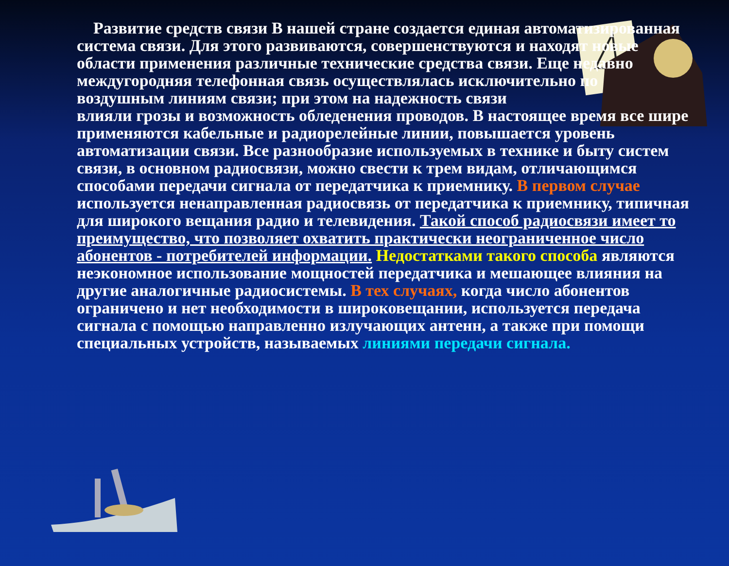Развитие средств связи В нашей стране создается единая автоматизированная система связи. Для этого развиваются, совершенствуются и находят новые области применения различные технические средства связи. Еще недавно междугородняя телефонная связь осуществлялась исключительно по воздушным линиям связи; при этом на надежность связи
влияли грозы и возможность обледенения проводов. В настоящее время все шире
применяются кабельные и радиорелейные линии, повышается уровень автоматизации связи. Все разнообразие используемых в технике и быту систем связи, в основном радиосвязи, можно свести к трем видам, отличающимся способами передачи сигнала от передатчика к приемнику. В первом случае используется ненаправленная радиосвязь от передатчика к приемнику, типичная для широкого вещания радио и телевидения. Такой способ радиосвязи имеет то преимущество, что позволяет охватить практически неограниченное число абонентов - потребителей информации. Недостатками такого способа являются неэкономное использование мощностей передатчика и мешающее влияния на другие аналогичные радиосистемы. В тех случаях, когда число абонентов ограничено и нет необходимости в широковещании, используется передача сигнала с помощью направленно излучающих антенн, а также при помощи специальных устройств, называемых линиями передачи сигнала.